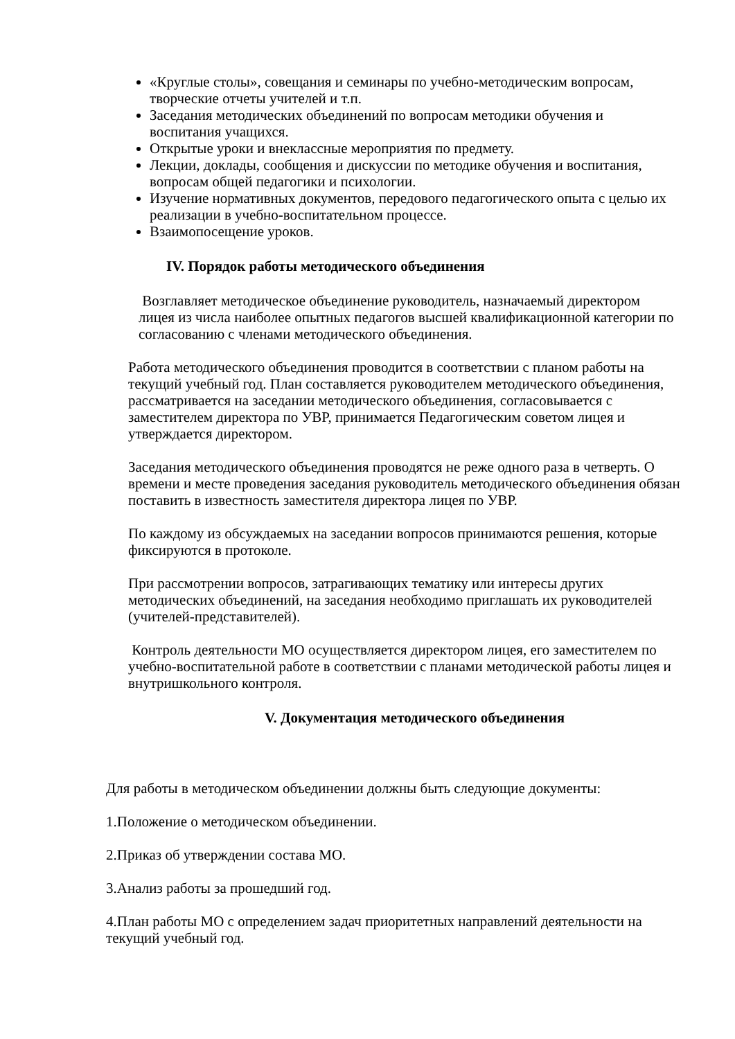«Круглые столы», совещания и семинары по учебно-методическим вопросам, творческие отчеты учителей и т.п.
Заседания методических объединений по вопросам методики обучения и воспитания учащихся.
Открытые уроки и внеклассные мероприятия по предмету.
Лекции, доклады, сообщения и дискуссии по методике обучения и воспитания, вопросам общей педагогики и психологии.
Изучение нормативных документов, передового педагогического опыта с целью их реализации в учебно-воспитательном процессе.
Взаимопосещение уроков.
IV. Порядок работы методического объединения
Возглавляет методическое объединение руководитель, назначаемый директором лицея из числа наиболее опытных педагогов высшей квалификационной категории по согласованию с членами методического объединения.
Работа методического объединения проводится в соответствии с планом работы на текущий учебный год. План составляется руководителем методического объединения, рассматривается на заседании методического объединения, согласовывается с заместителем директора по УВР, принимается Педагогическим советом лицея и утверждается директором.
Заседания методического объединения проводятся не реже одного раза в четверть. О времени и месте проведения заседания руководитель методического объединения обязан поставить в известность заместителя директора лицея по УВР.
По каждому из обсуждаемых на заседании вопросов принимаются решения, которые фиксируются в протоколе.
При рассмотрении вопросов, затрагивающих тематику или интересы других методических объединений, на заседания необходимо приглашать их руководителей (учителей-представителей).
Контроль деятельности МО осуществляется директором лицея, его заместителем по учебно-воспитательной работе в соответствии с планами методической работы лицея и внутришкольного контроля.
V. Документация методического объединения
Для работы в методическом объединении должны быть следующие документы:
1.Положение о методическом объединении.
2.Приказ об утверждении состава МО.
3.Анализ работы за прошедший год.
4.План работы МО с определением задач приоритетных направлений деятельности на текущий учебный год.